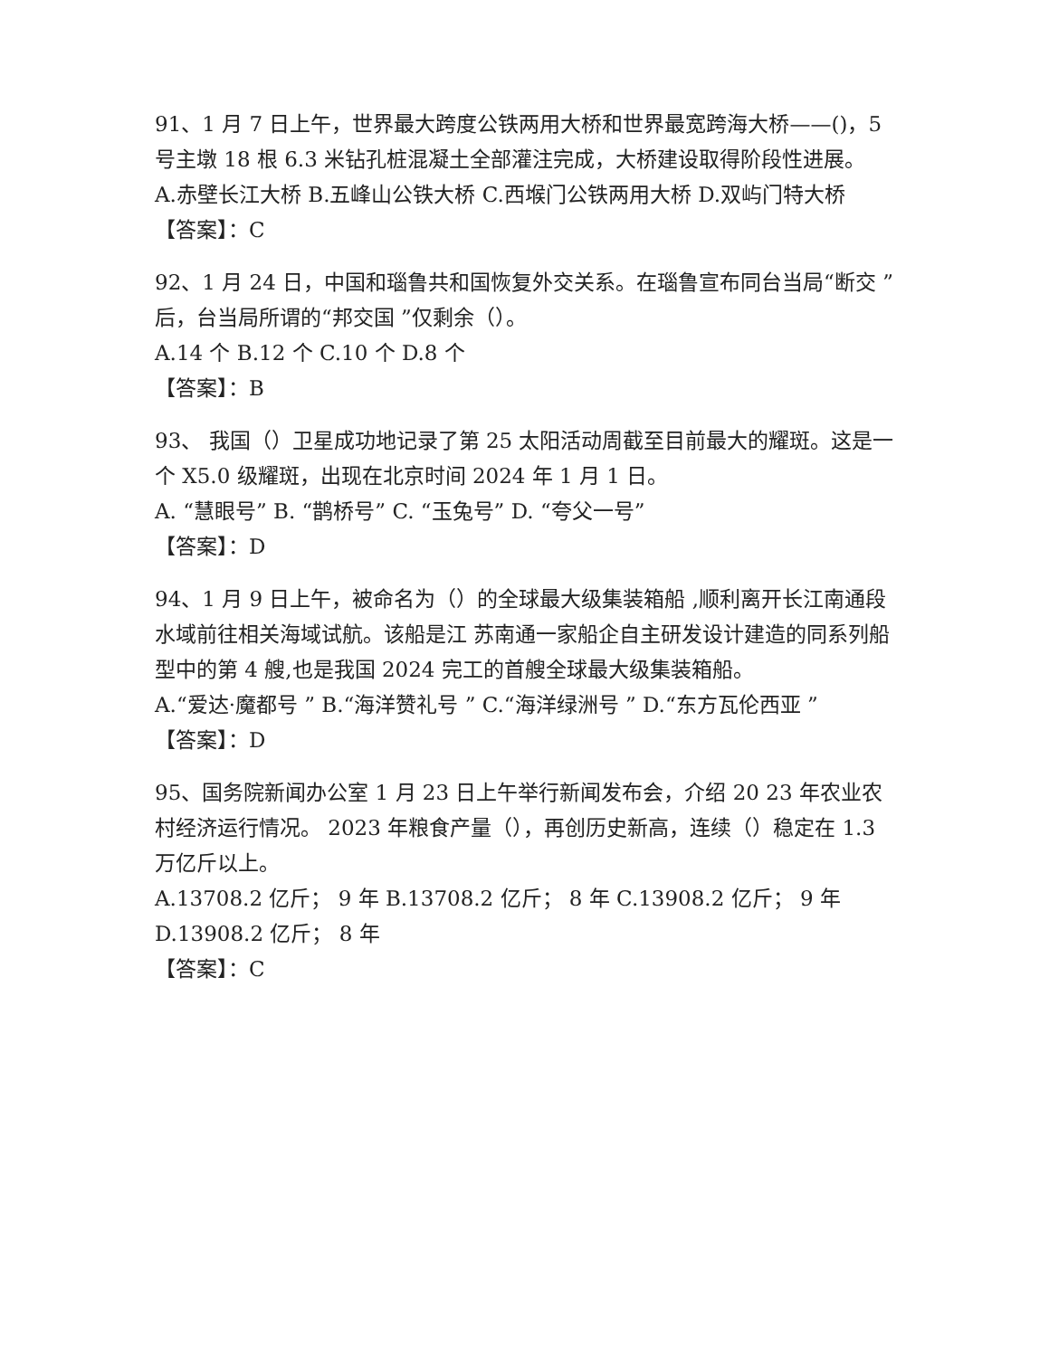91、1 月 7 日上午，世界最大跨度公铁两用大桥和世界最宽跨海大桥——()，5 号主墩 18 根 6.3 米钻孔桩混凝土全部灌注完成，大桥建设取得阶段性进展。
A.赤壁长江大桥 B.五峰山公铁大桥 C.西堠门公铁两用大桥 D.双屿门特大桥
【答案】：C
92、1 月 24 日，中国和瑙鲁共和国恢复外交关系。在瑙鲁宣布同台当局“断交 ”后，台当局所谓的“邦交国 ”仅剩余（）。
A.14 个 B.12 个 C.10 个 D.8 个
【答案】：B
93、 我国（）卫星成功地记录了第 25 太阳活动周截至目前最大的耀斑。这是一个 X5.0 级耀斑，出现在北京时间 2024 年 1 月 1 日。
A. “慧眼号” B. “鹊桥号” C. “玉兔号” D. “夸父一号”
【答案】：D
94、1 月 9 日上午，被命名为（）的全球最大级集装箱船 ,顺利离开长江南通段水域前往相关海域试航。该船是江 苏南通一家船企自主研发设计建造的同系列船型中的第 4 艘,也是我国 2024 完工的首艘全球最大级集装箱船。
A.“爱达·魔都号 ” B.“海洋赞礼号 ” C.“海洋绿洲号 ” D.“东方瓦伦西亚 ”
【答案】：D
95、国务院新闻办公室 1 月 23 日上午举行新闻发布会，介绍 20 23 年农业农村经济运行情况。 2023 年粮食产量（），再创历史新高，连续（）稳定在 1.3 万亿斤以上。
A.13708.2 亿斤； 9 年 B.13708.2 亿斤； 8 年 C.13908.2 亿斤； 9 年 D.13908.2 亿斤； 8 年
【答案】：C